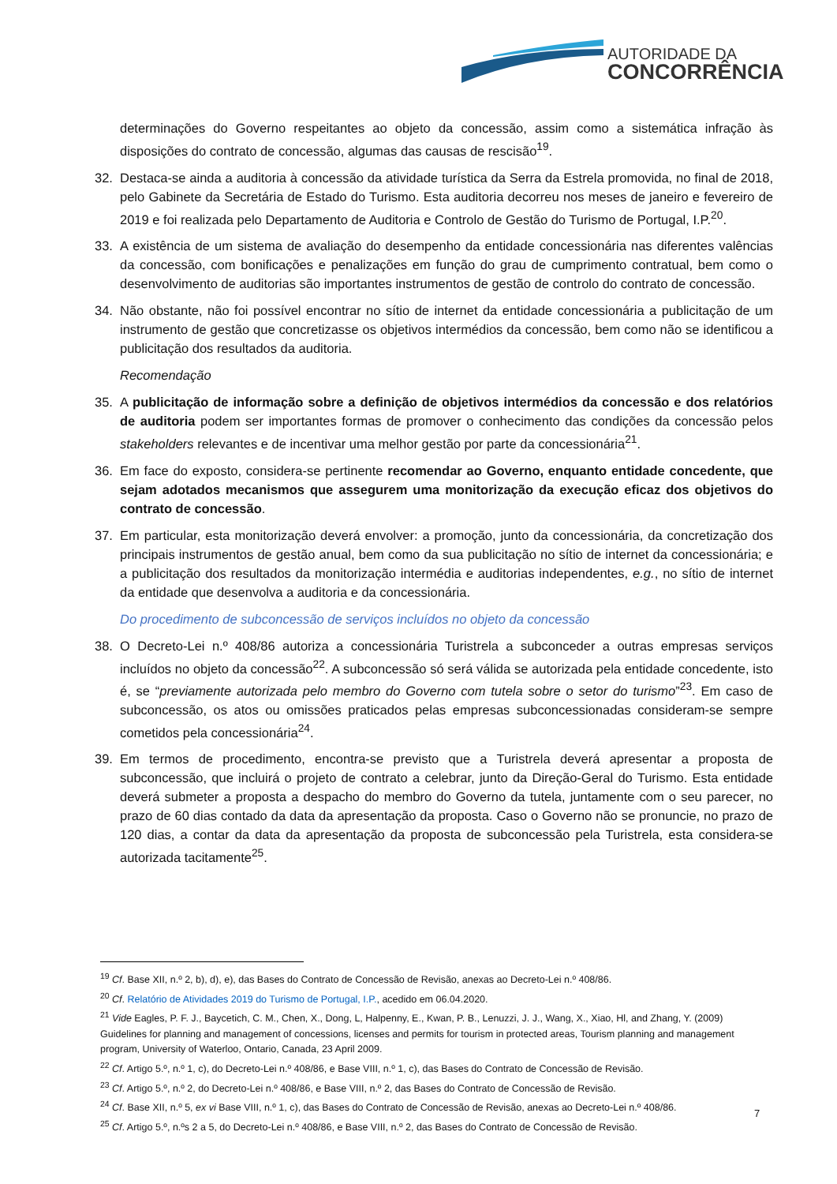AUTORIDADE DA
CONCORRÊNCIA
determinações do Governo respeitantes ao objeto da concessão, assim como a sistemática infração às disposições do contrato de concessão, algumas das causas de rescisão<sup>19</sup>.
32. Destaca-se ainda a auditoria à concessão da atividade turística da Serra da Estrela promovida, no final de 2018, pelo Gabinete da Secretária de Estado do Turismo. Esta auditoria decorreu nos meses de janeiro e fevereiro de 2019 e foi realizada pelo Departamento de Auditoria e Controlo de Gestão do Turismo de Portugal, I.P.<sup>20</sup>.
33. A existência de um sistema de avaliação do desempenho da entidade concessionária nas diferentes valências da concessão, com bonificações e penalizações em função do grau de cumprimento contratual, bem como o desenvolvimento de auditorias são importantes instrumentos de gestão de controlo do contrato de concessão.
34. Não obstante, não foi possível encontrar no sítio de internet da entidade concessionária a publicitação de um instrumento de gestão que concretizasse os objetivos intermédios da concessão, bem como não se identificou a publicitação dos resultados da auditoria.
Recomendação
35. A publicitação de informação sobre a definição de objetivos intermédios da concessão e dos relatórios de auditoria podem ser importantes formas de promover o conhecimento das condições da concessão pelos stakeholders relevantes e de incentivar uma melhor gestão por parte da concessionária<sup>21</sup>.
36. Em face do exposto, considera-se pertinente recomendar ao Governo, enquanto entidade concedente, que sejam adotados mecanismos que assegurem uma monitorização da execução eficaz dos objetivos do contrato de concessão.
37. Em particular, esta monitorização deverá envolver: a promoção, junto da concessionária, da concretização dos principais instrumentos de gestão anual, bem como da sua publicitação no sítio de internet da concessionária; e a publicitação dos resultados da monitorização intermédia e auditorias independentes, e.g., no sítio de internet da entidade que desenvolva a auditoria e da concessionária.
Do procedimento de subconcessão de serviços incluídos no objeto da concessão
38. O Decreto-Lei n.º 408/86 autoriza a concessionária Turistrela a subconceder a outras empresas serviços incluídos no objeto da concessão<sup>22</sup>. A subconcessão só será válida se autorizada pela entidade concedente, isto é, se “previamente autorizada pelo membro do Governo com tutela sobre o setor do turismo”<sup>23</sup>. Em caso de subconcessão, os atos ou omissões praticados pelas empresas subconcessionadas consideram-se sempre cometidos pela concessionária<sup>24</sup>.
39. Em termos de procedimento, encontra-se previsto que a Turistrela deverá apresentar a proposta de subconcessão, que incluirá o projeto de contrato a celebrar, junto da Direção-Geral do Turismo. Esta entidade deverá submeter a proposta a despacho do membro do Governo da tutela, juntamente com o seu parecer, no prazo de 60 dias contado da data da apresentação da proposta. Caso o Governo não se pronuncie, no prazo de 120 dias, a contar da data da apresentação da proposta de subconcessão pela Turistrela, esta considera-se autorizada tacitamente<sup>25</sup>.
<sup>19</sup> Cf. Base XII, n.º 2, b), d), e), das Bases do Contrato de Concessão de Revisão, anexas ao Decreto-Lei n.º 408/86.
<sup>20</sup> Cf. Relatório de Atividades 2019 do Turismo de Portugal, I.P., acedido em 06.04.2020.
<sup>21</sup> Vide Eagles, P. F. J., Baycetich, C. M., Chen, X., Dong, L, Halpenny, E., Kwan, P. B., Lenuzzi, J. J., Wang, X., Xiao, Hl, and Zhang, Y. (2009) Guidelines for planning and management of concessions, licenses and permits for tourism in protected areas, Tourism planning and management program, University of Waterloo, Ontario, Canada, 23 April 2009.
<sup>22</sup> Cf. Artigo 5.º, n.º 1, c), do Decreto-Lei n.º 408/86, e Base VIII, n.º 1, c), das Bases do Contrato de Concessão de Revisão.
<sup>23</sup> Cf. Artigo 5.º, n.º 2, do Decreto-Lei n.º 408/86, e Base VIII, n.º 2, das Bases do Contrato de Concessão de Revisão.
<sup>24</sup> Cf. Base XII, n.º 5, ex vi Base VIII, n.º 1, c), das Bases do Contrato de Concessão de Revisão, anexas ao Decreto-Lei n.º 408/86.
<sup>25</sup> Cf. Artigo 5.º, n.ºs 2 a 5, do Decreto-Lei n.º 408/86, e Base VIII, n.º 2, das Bases do Contrato de Concessão de Revisão.
7